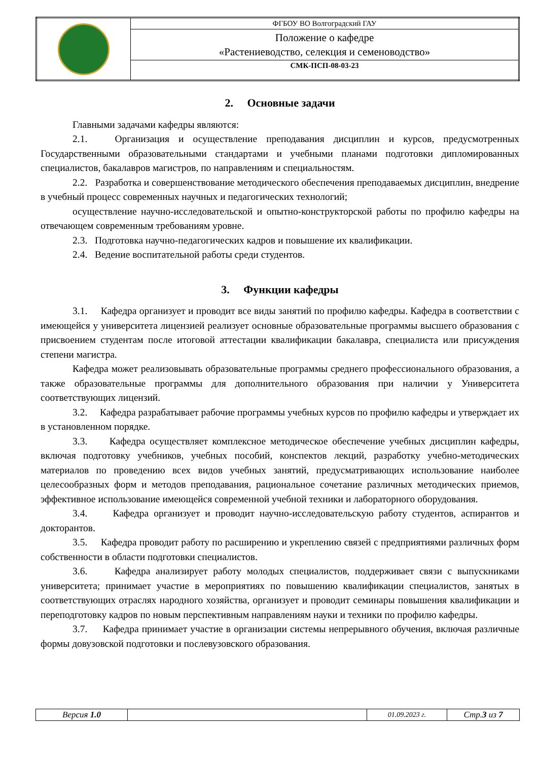| | ФГБОУ ВО Волгоградский ГАУ |
| | Положение о кафедре «Растениеводство, селекция и семеноводство» |
| | СМК-ПСП-08-03-23 |
2. Основные задачи
Главными задачами кафедры являются:
2.1. Организация и осуществление преподавания дисциплин и курсов, предусмотренных Государственными образовательными стандартами и учебными планами подготовки дипломированных специалистов, бакалавров магистров, по направлениям и специальностям.
2.2. Разработка и совершенствование методического обеспечения преподаваемых дисциплин, внедрение в учебный процесс современных научных и педагогических технологий;
осуществление научно-исследовательской и опытно-конструкторской работы по профилю кафедры на отвечающем современным требованиям уровне.
2.3. Подготовка научно-педагогических кадров и повышение их квалификации.
2.4. Ведение воспитательной работы среди студентов.
3. Функции кафедры
3.1. Кафедра организует и проводит все виды занятий по профилю кафедры. Кафедра в соответствии с имеющейся у университета лицензией реализует основные образовательные программы высшего образования с присвоением студентам после итоговой аттестации квалификации бакалавра, специалиста или присуждения степени магистра.
Кафедра может реализовывать образовательные программы среднего профессионального образования, а также образовательные программы для дополнительного образования при наличии у Университета соответствующих лицензий.
3.2. Кафедра разрабатывает рабочие программы учебных курсов по профилю кафедры и утверждает их в установленном порядке.
3.3. Кафедра осуществляет комплексное методическое обеспечение учебных дисциплин кафедры, включая подготовку учебников, учебных пособий, конспектов лекций, разработку учебно-методических материалов по проведению всех видов учебных занятий, предусматривающих использование наиболее целесообразных форм и методов преподавания, рациональное сочетание различных методических приемов, эффективное использование имеющейся современной учебной техники и лабораторного оборудования.
3.4. Кафедра организует и проводит научно-исследовательскую работу студентов, аспирантов и докторантов.
3.5. Кафедра проводит работу по расширению и укреплению связей с предприятиями различных форм собственности в области подготовки специалистов.
3.6. Кафедра анализирует работу молодых специалистов, поддерживает связи с выпускниками университета; принимает участие в мероприятиях по повышению квалификации специалистов, занятых в соответствующих отраслях народного хозяйства, организует и проводит семинары повышения квалификации и переподготовку кадров по новым перспективным направлениям науки и техники по профилю кафедры.
3.7. Кафедра принимает участие в организации системы непрерывного обучения, включая различные формы довузовской подготовки и послевузовского образования.
| Версия 1.0 | | 01.09.2023 г. | Стр. 3 из 7 |